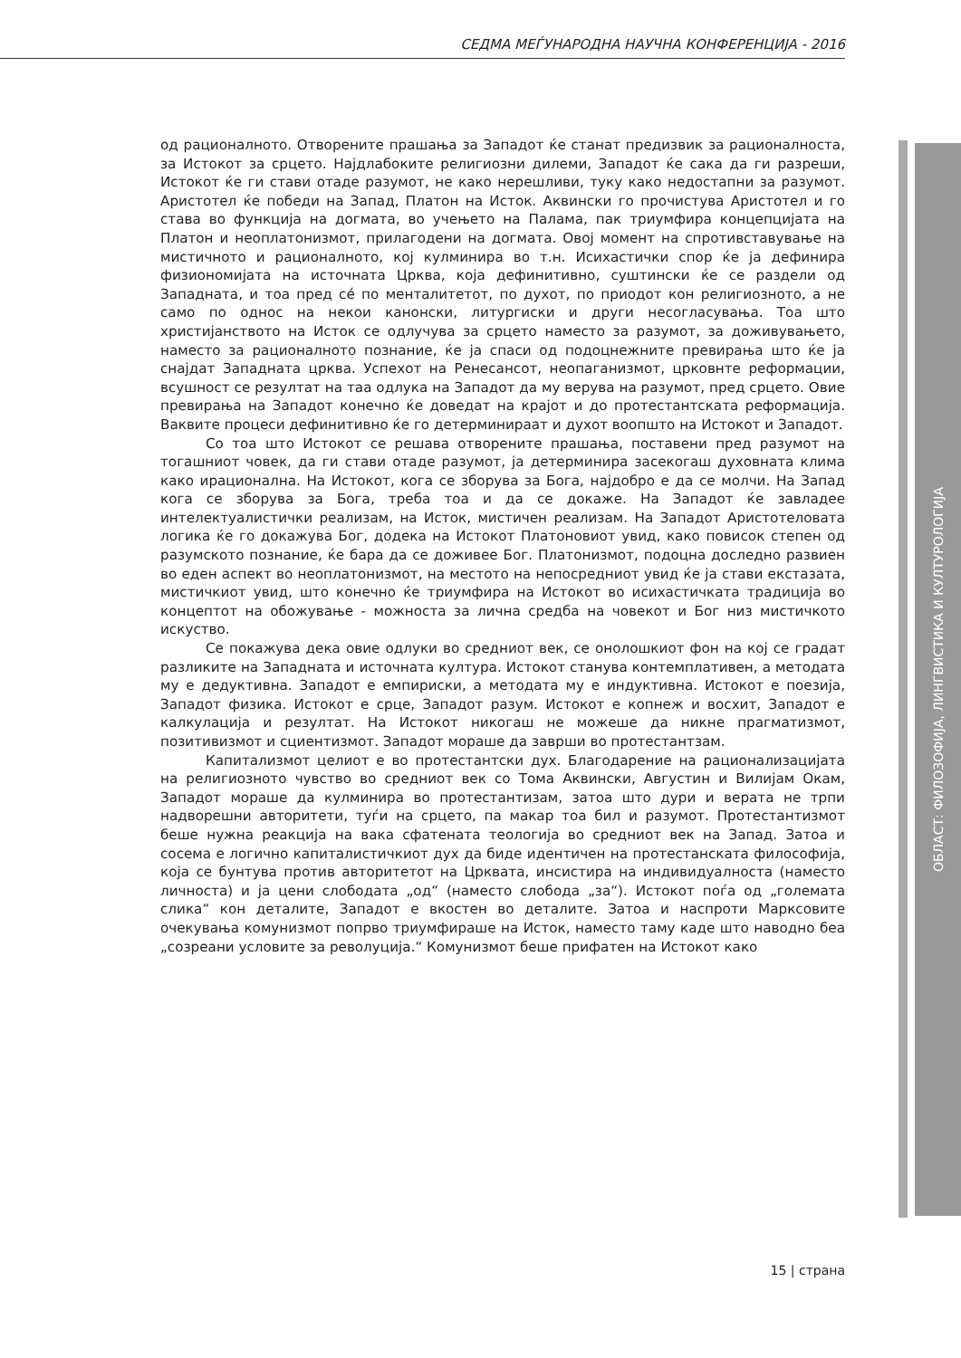СЕДМА МЕЃУНАРОДНА НАУЧНА КОНФЕРЕНЦИЈА - 2016
од рационалното. Отворените прашања за Западот ќе станат предизвик за рационалноста, за Истокот за срцето. Најдлабоките религиозни дилеми, Западот ќе сака да ги разреши, Истокот ќе ги стави отаде разумот, не како нерешливи, туку како недостапни за разумот. Аристотел ќе победи на Запад, Платон на Исток. Аквински го прочистува Аристотел и го става во функција на догмата, во учењето на Палама, пак триумфира концепцијата на Платон и неоплатонизмот, прилагодени на догмата. Овој момент на спротивставување на мистичното и рационалното, кој кулминира во т.н. Исихастички спор ќе ја дефинира физиономијата на источната Црква, која дефинитивно, суштински ќе се раздели од Западната, и тоа пред сé по менталитетот, по духот, по приодот кон религиозното, а не само по однос на некои канонски, литургиски и други несогласувања. Тоа што христијанството на Исток се одлучува за срцето наместо за разумот, за доживувањето, наместо за рационалното познание, ќе ја спаси од подоцнежните превирања што ќе ја снајдат Западната црква. Успехот на Ренесансот, неопаганизмот, црковнте реформации, всушност се резултат на таа одлука на Западот да му верува на разумот, пред срцето. Овие превирања на Западот конечно ќе доведат на крајот и до протестантската реформација. Ваквите процеси дефинитивно ќе го детерминираат и духот воопшто на Истокот и Западот.
Со тоа што Истокот се решава отворените прашања, поставени пред разумот на тогашниот човек, да ги стави отаде разумот, ја детерминира засекогаш духовната клима како ирационална. На Истокот, кога се зборува за Бога, најдобро е да се молчи. На Запад кога се зборува за Бога, треба тоа и да се докаже. На Западот ќе завладее интелектуалистички реализам, на Исток, мистичен реализам. На Западот Аристотеловата логика ќе го докажува Бог, додека на Истокот Платоновиот увид, како повисок степен од разумското познание, ќе бара да се доживее Бог. Платонизмот, подоцна доследно развиен во еден аспект во неоплатонизмот, на местото на непосредниот увид ќе ја стави екстазата, мистичкиот увид, што конечно ќе триумфира на Истокот во исихастичката традиција во концептот на обожување - можноста за лична средба на човекот и Бог низ мистичкото искуство.
Се покажува дека овие одлуки во средниот век, се онолошкиот фон на кој се градат разликите на Западната и источната култура. Истокот станува контемплативен, а методата му е дедуктивна. Западот е емпириски, а методата му е индуктивна. Истокот е поезија, Западот физика. Истокот е срце, Западот разум. Истокот е копнеж и восхит, Западот е калкулација и резултат. На Истокот никогаш не можеше да никне прагматизмот, позитивизмот и сциентизмот. Западот мораше да заврши во протестантзам.
Капитализмот целиот е во протестантски дух. Благодарение на рационализацијата на религиозното чувство во средниот век со Тома Аквински, Августин и Вилијам Окам, Западот мораше да кулминира во протестантизам, затоа што дури и верата не трпи надворешни авторитети, туѓи на срцето, па макар тоа бил и разумот. Протестантизмот беше нужна реакција на вака сфатената теологија во средниот век на Запад. Затоа и сосема е логично капиталистичкиот дух да биде идентичен на протестанската философија, која се бунтува против авторитетот на Црквата, инсистира на индивидуалноста (наместо личноста) и ја цени слободата „од“ (наместо слобода „за“). Истокот поѓа од „големата слика“ кон деталите, Западот е вкостен во деталите. Затоа и наспроти Марксовите очекувања комунизмот попрво триумфираше на Исток, наместо таму каде што наводно беа „созреани условите за револуција.“ Комунизмот беше прифатен на Истокот како
ОБЛАСТ: ФИЛОЗОФИЈА, ЛИНГВИСТИКА И КУЛТУРОЛОГИЈА
15 | страна